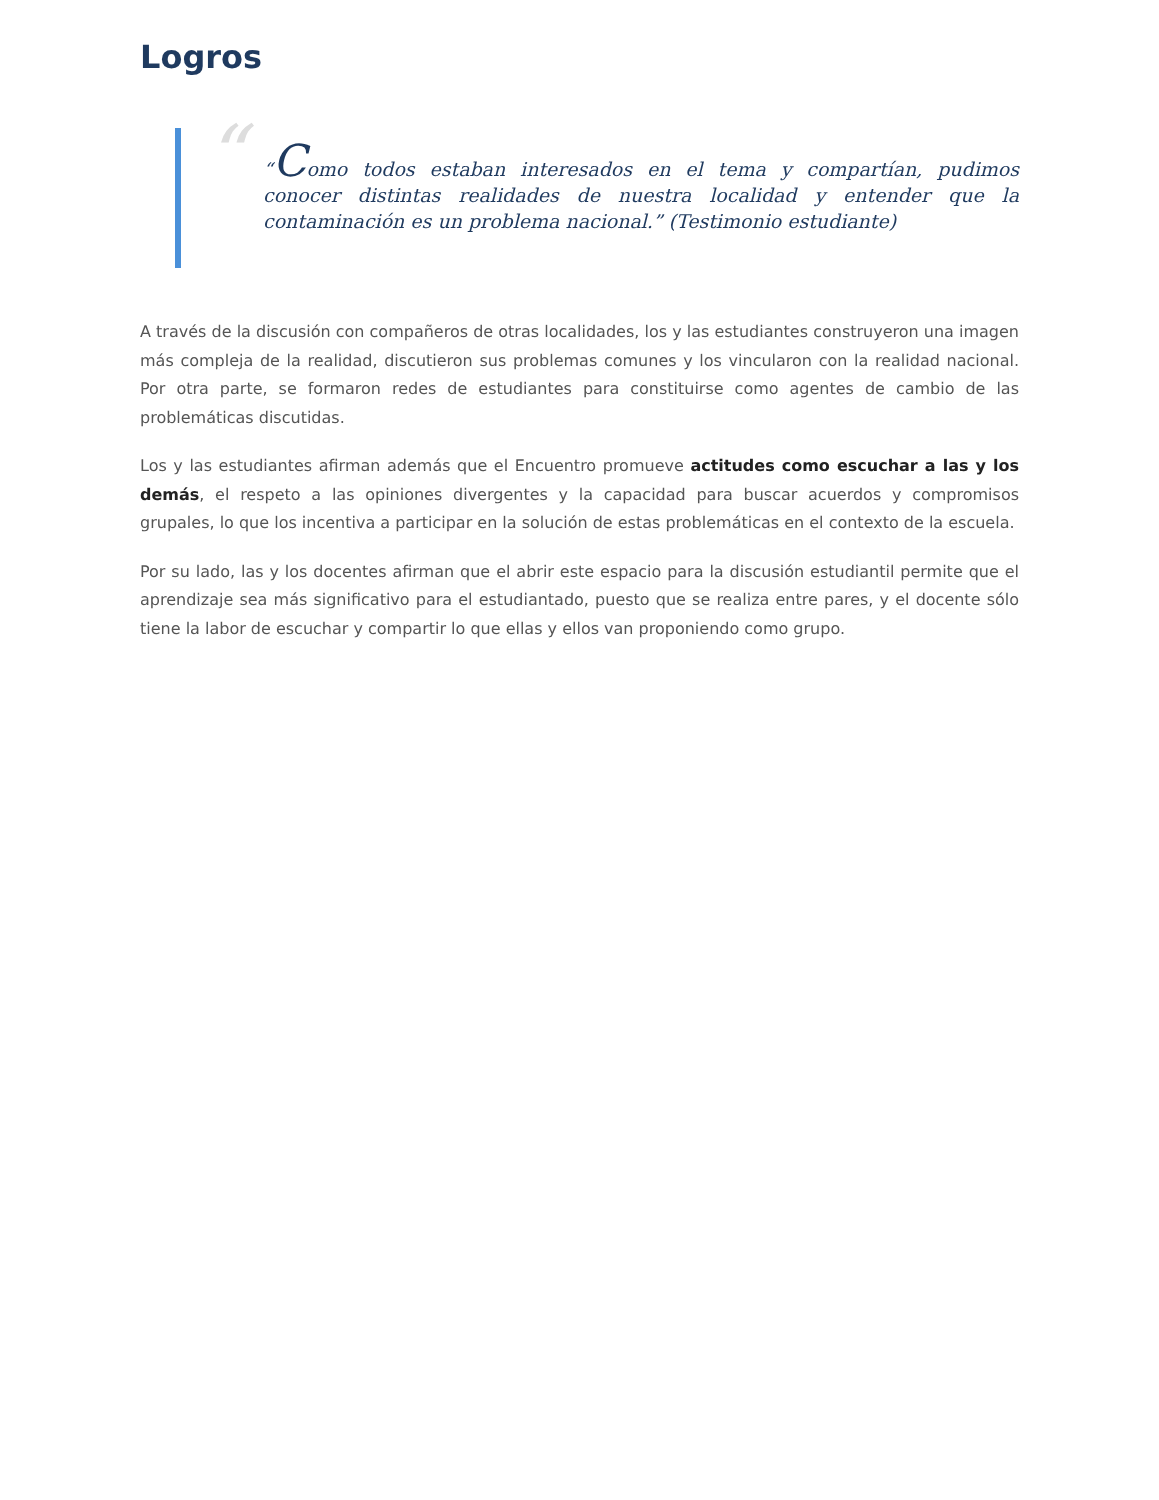Logros
“
“Como todos estaban interesados en el tema y compartían, pudimos conocer distintas realidades de nuestra localidad y entender que la contaminación es un problema nacional.” (Testimonio estudiante)
A través de la discusión con compañeros de otras localidades, los y las estudiantes construyeron una imagen más compleja de la realidad, discutieron sus problemas comunes y los vincularon con la realidad nacional. Por otra parte, se formaron redes de estudiantes para constituirse como agentes de cambio de las problemáticas discutidas.
Los y las estudiantes afirman además que el Encuentro promueve actitudes como escuchar a las y los demás, el respeto a las opiniones divergentes y la capacidad para buscar acuerdos y compromisos grupales, lo que los incentiva a participar en la solución de estas problemáticas en el contexto de la escuela.
Por su lado, las y los docentes afirman que el abrir este espacio para la discusión estudiantil permite que el aprendizaje sea más significativo para el estudiantado, puesto que se realiza entre pares, y el docente sólo tiene la labor de escuchar y compartir lo que ellas y ellos van proponiendo como grupo.